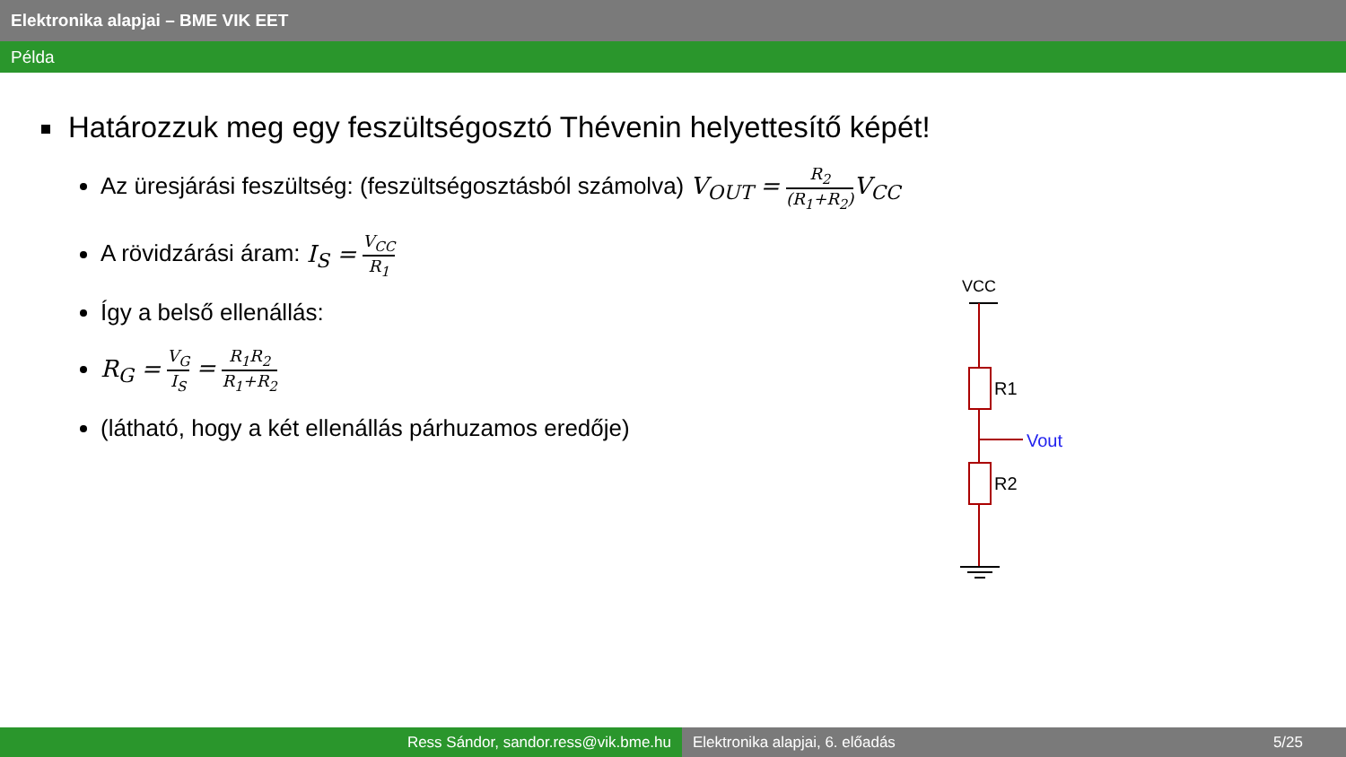Elektronika alapjai – BME VIK EET
Példa
Határozzuk meg egy feszültségosztó Thévenin helyettesítő képét!
Az üresjárási feszültség: (feszültségosztásból számolva) V<sub>OUT</sub> = R<sub>2</sub> (R<sub>1</sub>+R<sub>2</sub>) V<sub>CC</sub>
A rövidzárási áram: I<sub>S</sub> = V<sub>CC</sub> R<sub>1</sub>
Így a belső ellenállás:
R<sub>G</sub> = V<sub>G</sub> I<sub>S</sub> = R<sub>1</sub>R<sub>2</sub> R<sub>1</sub>+R<sub>2</sub>
(látható, hogy a két ellenállás párhuzamos eredője)
VCC
R1
Vout
R2
Ress Sándor, sandor.ress@vik.bme.hu Elektronika alapjai, 6. előadás 5/25